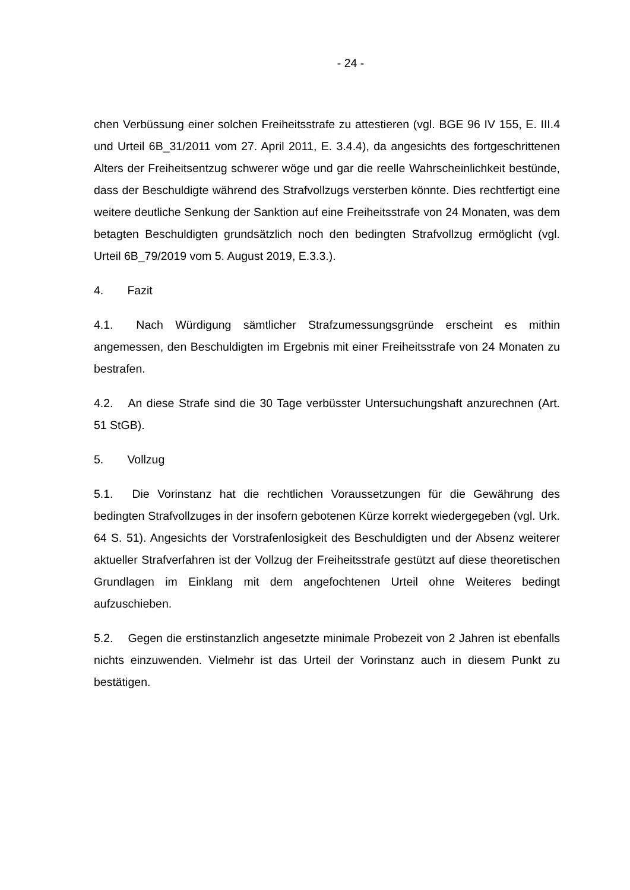- 24 -
chen Verbüssung einer solchen Freiheitsstrafe zu attestieren (vgl. BGE 96 IV 155, E. III.4 und Urteil 6B_31/2011 vom 27. April 2011, E. 3.4.4), da angesichts des fortgeschrittenen Alters der Freiheitsentzug schwerer wöge und gar die reelle Wahrscheinlichkeit bestünde, dass der Beschuldigte während des Strafvollzugs versterben könnte. Dies rechtfertigt eine weitere deutliche Senkung der Sanktion auf eine Freiheitsstrafe von 24 Monaten, was dem betagten Beschuldigten grundsätzlich noch den bedingten Strafvollzug ermöglicht (vgl. Urteil 6B_79/2019 vom 5. August 2019, E.3.3.).
4. Fazit
4.1. Nach Würdigung sämtlicher Strafzumessungsgründe erscheint es mithin angemessen, den Beschuldigten im Ergebnis mit einer Freiheitsstrafe von 24 Monaten zu bestrafen.
4.2. An diese Strafe sind die 30 Tage verbüsster Untersuchungshaft anzurechnen (Art. 51 StGB).
5. Vollzug
5.1. Die Vorinstanz hat die rechtlichen Voraussetzungen für die Gewährung des bedingten Strafvollzuges in der insofern gebotenen Kürze korrekt wiedergegeben (vgl. Urk. 64 S. 51). Angesichts der Vorstrafenlosigkeit des Beschuldigten und der Absenz weiterer aktueller Strafverfahren ist der Vollzug der Freiheitsstrafe gestützt auf diese theoretischen Grundlagen im Einklang mit dem angefochtenen Urteil ohne Weiteres bedingt aufzuschieben.
5.2. Gegen die erstinstanzlich angesetzte minimale Probezeit von 2 Jahren ist ebenfalls nichts einzuwenden. Vielmehr ist das Urteil der Vorinstanz auch in diesem Punkt zu bestätigen.